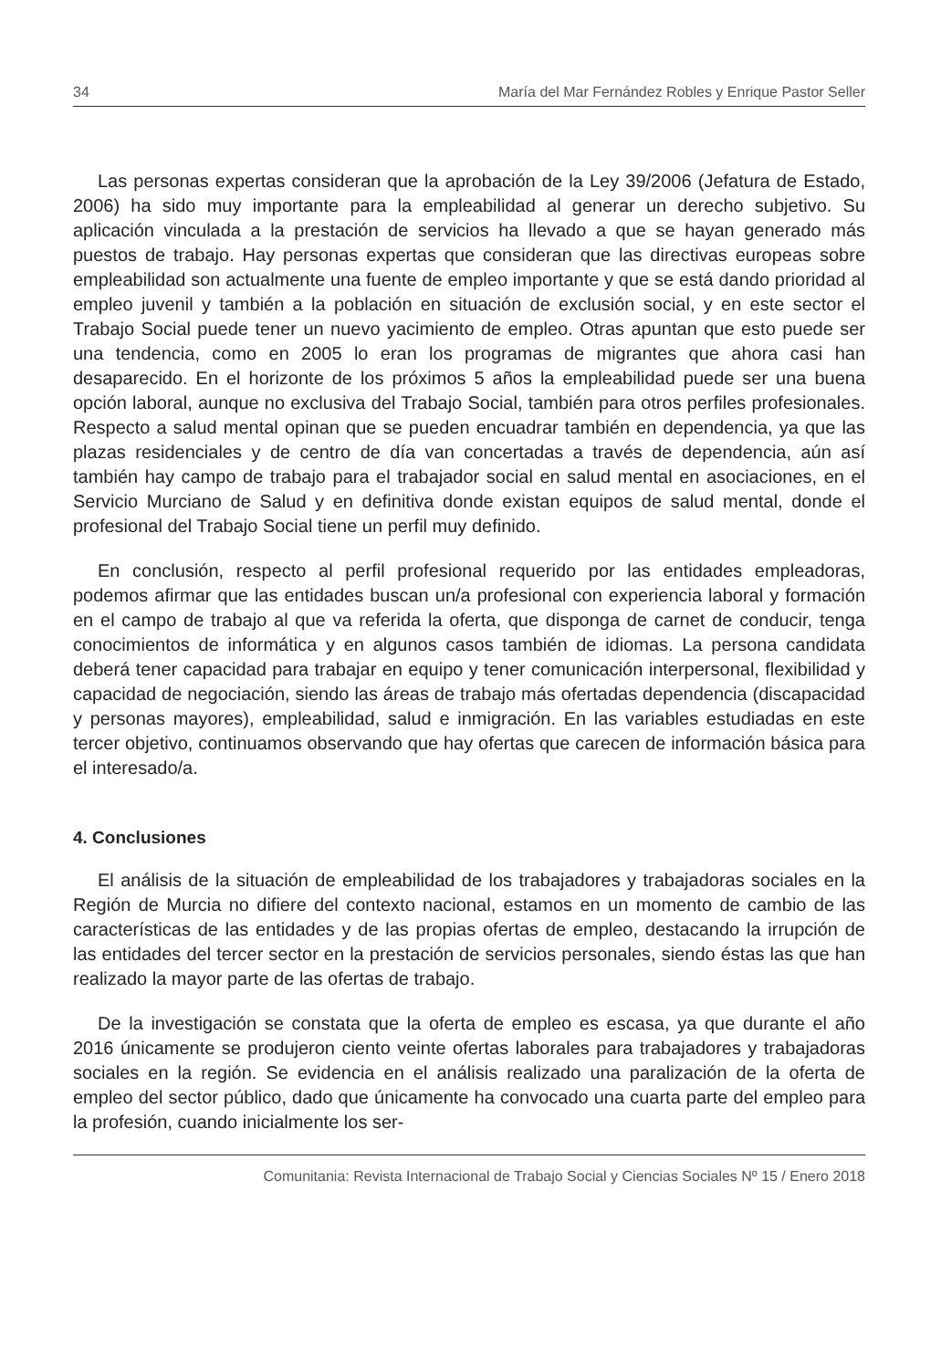34 María del Mar Fernández Robles y Enrique Pastor Seller
Las personas expertas consideran que la aprobación de la Ley 39/2006 (Jefatura de Estado, 2006) ha sido muy importante para la empleabilidad al generar un derecho subjetivo. Su aplicación vinculada a la prestación de servicios ha llevado a que se hayan generado más puestos de trabajo. Hay personas expertas que consideran que las directivas europeas sobre empleabilidad son actualmente una fuente de empleo importante y que se está dando prioridad al empleo juvenil y también a la población en situación de exclusión social, y en este sector el Trabajo Social puede tener un nuevo yacimiento de empleo. Otras apuntan que esto puede ser una tendencia, como en 2005 lo eran los programas de migrantes que ahora casi han desaparecido. En el horizonte de los próximos 5 años la empleabilidad puede ser una buena opción laboral, aunque no exclusiva del Trabajo Social, también para otros perfiles profesionales. Respecto a salud mental opinan que se pueden encuadrar también en dependencia, ya que las plazas residenciales y de centro de día van concertadas a través de dependencia, aún así también hay campo de trabajo para el trabajador social en salud mental en asociaciones, en el Servicio Murciano de Salud y en definitiva donde existan equipos de salud mental, donde el profesional del Trabajo Social tiene un perfil muy definido.
En conclusión, respecto al perfil profesional requerido por las entidades empleadoras, podemos afirmar que las entidades buscan un/a profesional con experiencia laboral y formación en el campo de trabajo al que va referida la oferta, que disponga de carnet de conducir, tenga conocimientos de informática y en algunos casos también de idiomas. La persona candidata deberá tener capacidad para trabajar en equipo y tener comunicación interpersonal, flexibilidad y capacidad de negociación, siendo las áreas de trabajo más ofertadas dependencia (discapacidad y personas mayores), empleabilidad, salud e inmigración. En las variables estudiadas en este tercer objetivo, continuamos observando que hay ofertas que carecen de información básica para el interesado/a.
4. Conclusiones
El análisis de la situación de empleabilidad de los trabajadores y trabajadoras sociales en la Región de Murcia no difiere del contexto nacional, estamos en un momento de cambio de las características de las entidades y de las propias ofertas de empleo, destacando la irrupción de las entidades del tercer sector en la prestación de servicios personales, siendo éstas las que han realizado la mayor parte de las ofertas de trabajo.
De la investigación se constata que la oferta de empleo es escasa, ya que durante el año 2016 únicamente se produjeron ciento veinte ofertas laborales para trabajadores y trabajadoras sociales en la región. Se evidencia en el análisis realizado una paralización de la oferta de empleo del sector público, dado que únicamente ha convocado una cuarta parte del empleo para la profesión, cuando inicialmente los ser-
Comunitania: Revista Internacional de Trabajo Social y Ciencias Sociales Nº 15 / Enero 2018